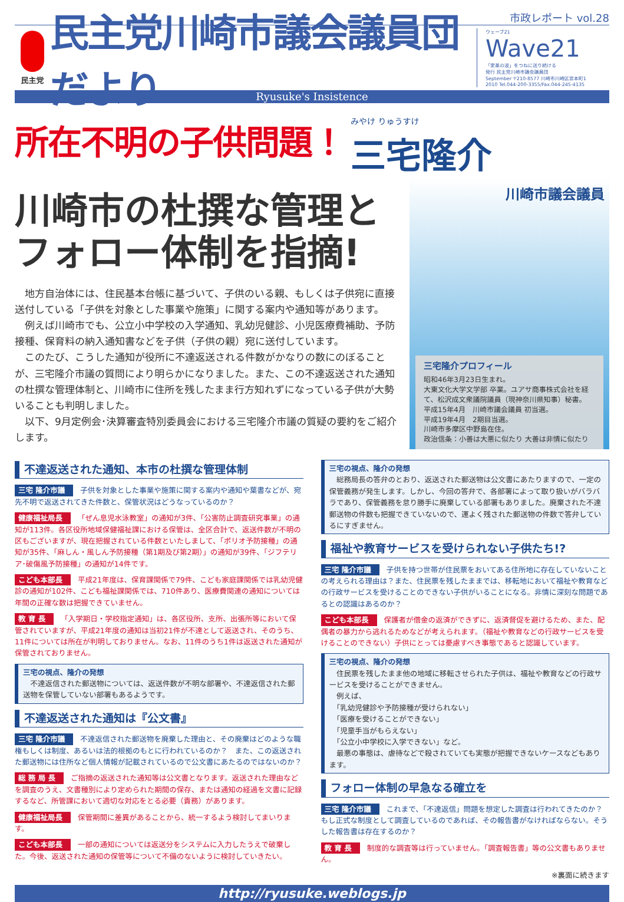市政レポート vol.28
民主党
民主党川崎市議会議員団 だより
ウェーブ21
Wave21
「変革の波」をつねに送り続ける
発行 民主党川崎市議会議員団
September 〒210-8577 川崎市川崎区宮本町1
2010 Tel.044-200-3355/Fax.044-245-4135
Ryusuke's Insistence
所在不明の子供問題！
みやけ りゅうすけ
三宅隆介
川崎市の杜撰な管理と
フォロー体制を指摘!
　地方自治体には、住民基本台帳に基づいて、子供のいる親、もしくは子供宛に直接送付している「子供を対象とした事業や施策」に関する案内や通知等があります。
　例えば川崎市でも、公立小中学校の入学通知、乳幼児健診、小児医療費補助、予防接種、保育料の納入通知書などを子供（子供の親）宛に送付しています。
　このたび、こうした通知が役所に不達返送される件数がかなりの数にのぼることが、三宅隆介市議の質問により明らかになりました。また、この不達返送された通知の杜撰な管理体制と、川崎市に住所を残したまま行方知れずになっている子供が大勢いることも判明しました。
　以下、9月定例会･決算審査特別委員会における三宅隆介市議の質疑の要約をご紹介します。
川崎市議会議員
三宅隆介プロフィール
昭和46年3月23日生まれ。
大東文化大学文学部 卒業。ユアサ商事株式会社を経て、松沢成文衆議院議員（現神奈川県知事）秘書。
平成15年4月　川崎市議会議員 初当選。
平成19年4月　2期目当選。
川崎市多摩区中野島在住。
政治信条：小善は大悪に似たり 大善は非情に似たり
不達返送された通知、本市の杜撰な管理体制
三宅 隆介市議 子供を対象とした事業や施策に関する案内や通知や葉書などが、宛先不明で返送されてきた件数と、保管状況はどうなっているのか？
健康福祉局長 「ぜん息児水泳教室」の通知が3件、「公害防止調査研究事業」の通知が113件。各区役所地域保健福祉課における保管は、全区合計で、返送件数が不明の区もございますが、現在把握されている件数といたしまして、「ポリオ予防接種」の通知が35件、「麻しん・風しん予防接種（第1期及び第2期）」の通知が39件、「ジフテリア･破傷風予防接種」の通知が14件です。
こども本部長 平成21年度は、保育課関係で79件、こども家庭課関係では乳幼児健診の通知が102件、こども福祉課関係では、710件あり、医療費関連の通知については年間の正確な数は把握できていません。
教 育 長 「入学期日・学校指定通知」は、各区役所、支所、出張所等において保管されていますが、平成21年度の通知は当初21件が不達として返送され、そのうち、11件については所在が判明しておりません。なお、11件のうち1件は返送された通知が保管されておりません。
三宅の視点、隆介の発想
　不達返信された郵送物については、返送件数が不明な部署や、不達返信された郵送物を保管していない部署もあるようです。
不達返送された通知は『公文書』
三宅 隆介市議 不達返信された郵送物を廃棄した理由と、その廃棄はどのような職権もしくは制度、あるいは法的根拠のもとに行われているのか？　また、この返送された郵送物には住所など個人情報が記載されているので公文書にあたるのではないのか？
総 務 局 長 ご指摘の返送された通知等は公文書となります。返送された理由などを調査のうえ、文書種別により定められた期間の保存、または通知の経過を文書に記録するなど、所管課において適切な対応をとる必要（責務）があります。
健康福祉局長 保管期間に差異があることから、統一するよう検討してまいります。
こども本部長 一部の通知については返送分をシステムに入力したうえで破棄した。今後、返送された通知の保管等について不備のないように検討していきたい。
三宅の視点、隆介の発想
　総務局長の答弁のとおり、返送された郵送物は公文書にあたりますので、一定の保管義務が発生します。しかし、今回の答弁で、各部署によって取り扱いがバラバラであり、保管義務を怠り勝手に廃棄している部署もありました。廃棄された不達郵送物の件数も把握できていないので、運よく残された郵送物の件数で答弁しているにすぎません。
福祉や教育サービスを受けられない子供たち!?
三宅 隆介市議 子供を持つ世帯が住民票をおいてある住所地に存在していないことの考えられる理由は？また、住民票を残したままでは、移転地において福祉や教育などの行政サービスを受けることのできない子供がいることになる。非情に深刻な問題であるとの認識はあるのか？
こども本部長 保護者が借金の返済ができずに、返済督促を避けるため、また、配偶者の暴力から逃れるためなどが考えられます。（福祉や教育などの行政サービスを受けることのできない）子供にとっては憂慮すべき事態であると認識しています。
三宅の視点、隆介の発想
　住民票を残したまま他の地域に移転させられた子供は、福祉や教育などの行政サービスを受けることができません。
　例えば、
　「乳幼児健診や予防接種が受けられない」
　「医療を受けることができない」
　「児童手当がもらえない」
　「公立小中学校に入学できない」など。
　最悪の事態は、虐待などで殺されていても実態が把握できないケースなどもあります。
フォロー体制の早急なる確立を
三宅 隆介市議 これまで、「不達返信」問題を想定した調査は行われてきたのか？もし正式な制度として調査しているのであれば、その報告書がなければならない。そうした報告書は存在するのか？
教 育 長 制度的な調査等は行っていません。「調査報告書」等の公文書もありません。
※裏面に続きます
http://ryusuke.weblogs.jp